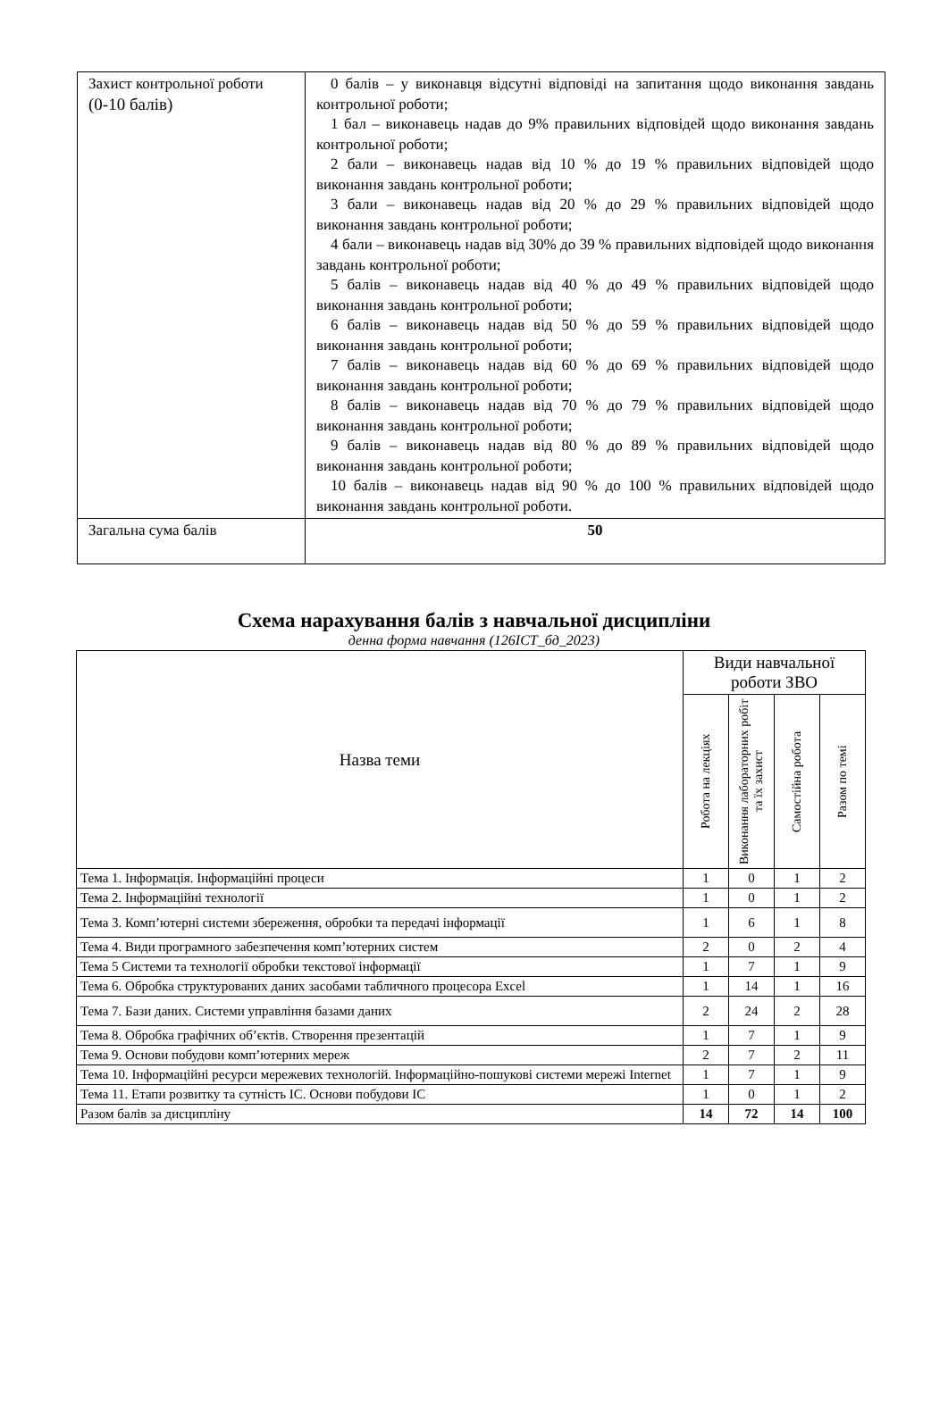| Захист контрольної роботи (0-10 балів) | 0 балів – у виконавця відсутні відповіді на запитання щодо виконання завдань контрольної роботи; 1 бал – виконавець надав до 9% правильних відповідей щодо виконання завдань контрольної роботи; 2 бали – виконавець надав від 10 % до 19 % правильних відповідей щодо виконання завдань контрольної роботи; 3 бали – виконавець надав від 20 % до 29 % правильних відповідей щодо виконання завдань контрольної роботи; 4 бали – виконавець надав від 30% до 39 % правильних відповідей щодо виконання завдань контрольної роботи; 5 балів – виконавець надав від 40 % до 49 % правильних відповідей щодо виконання завдань контрольної роботи; 6 балів – виконавець надав від 50 % до 59 % правильних відповідей щодо виконання завдань контрольної роботи; 7 балів – виконавець надав від 60 % до 69 % правильних відповідей щодо виконання завдань контрольної роботи; 8 балів – виконавець надав від 70 % до 79 % правильних відповідей щодо виконання завдань контрольної роботи; 9 балів – виконавець надав від 80 % до 89 % правильних відповідей щодо виконання завдань контрольної роботи; 10 балів – виконавець надав від 90 % до 100 % правильних відповідей щодо виконання завдань контрольної роботи. |
| Загальна сума балів | 50 |
Схема нарахування балів з навчальної дисципліни
денна форма навчання (126ІСТ_бд_2023)
| Назва теми | Види навчальної роботи ЗВО | | | |
| --- | --- | --- | --- | --- |
| | Робота на лекціях | Виконання лабораторних робіт та їх захист | Самостійна робота | Разом по темі |
| Тема 1. Інформація. Інформаційні процеси | 1 | 0 | 1 | 2 |
| Тема 2. Інформаційні технології | 1 | 0 | 1 | 2 |
| Тема 3. Комп’ютерні системи збереження, обробки та передачі інформації | 1 | 6 | 1 | 8 |
| Тема 4. Види програмного забезпечення комп’ютерних систем | 2 | 0 | 2 | 4 |
| Тема 5 Системи та технології обробки текстової інформації | 1 | 7 | 1 | 9 |
| Тема 6. Обробка структурованих даних засобами табличного процесора Excel | 1 | 14 | 1 | 16 |
| Тема 7. Бази даних. Системи управління базами даних | 2 | 24 | 2 | 28 |
| Тема 8. Обробка графічних об’єктів. Створення презентацій | 1 | 7 | 1 | 9 |
| Тема 9. Основи побудови комп’ютерних мереж | 2 | 7 | 2 | 11 |
| Тема 10. Інформаційні ресурси мережевих технологій. Інформаційно-пошукові системи мережі Internet | 1 | 7 | 1 | 9 |
| Тема 11. Етапи розвитку та сутність ІС. Основи побудови ІС | 1 | 0 | 1 | 2 |
| Разом балів за дисципліну | 14 | 72 | 14 | 100 |